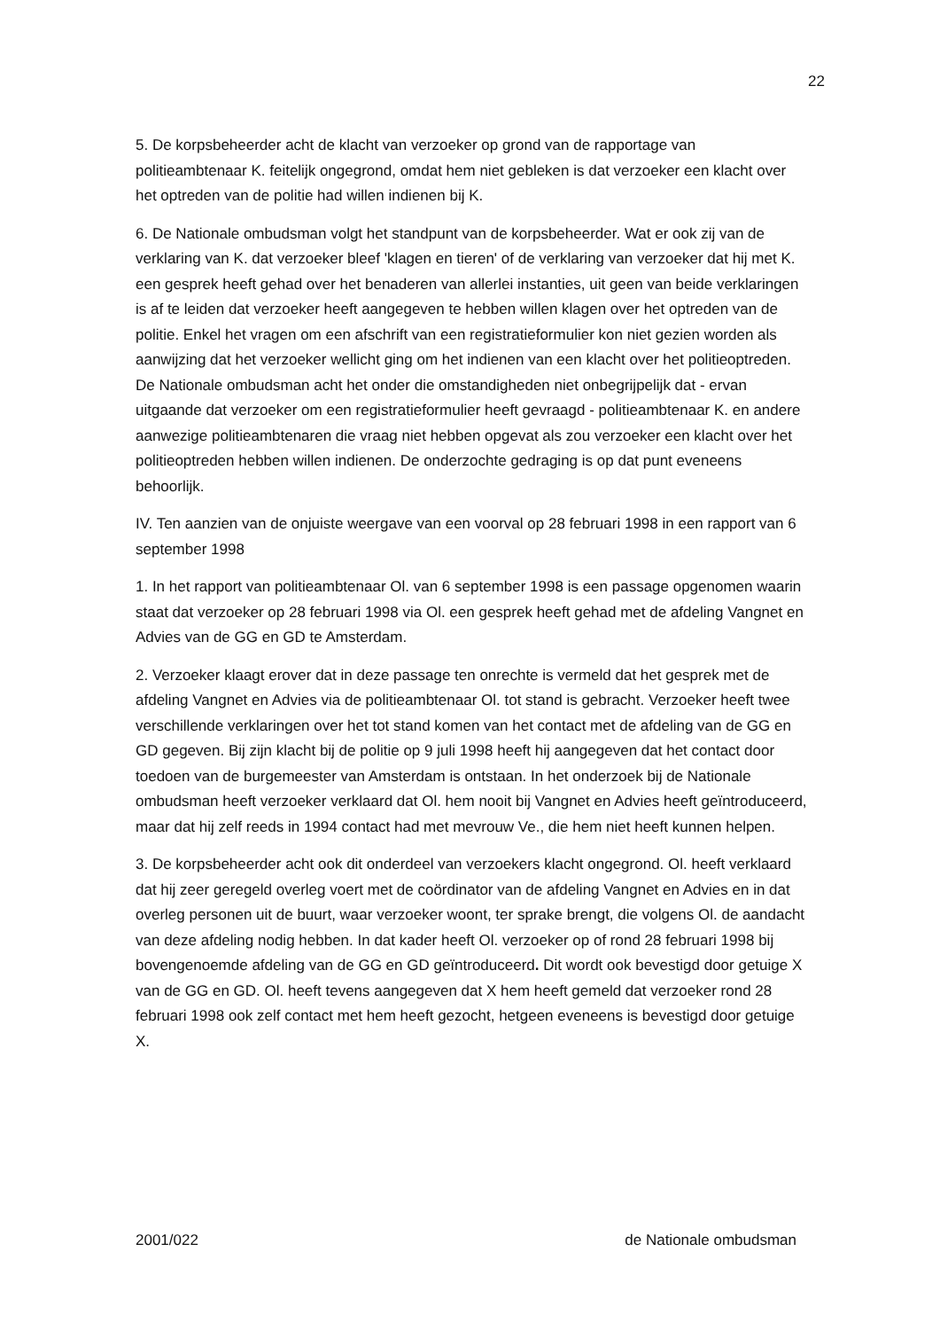22
5. De korpsbeheerder acht de klacht van verzoeker op grond van de rapportage van politieambtenaar K. feitelijk ongegrond, omdat hem niet gebleken is dat verzoeker een klacht over het optreden van de politie had willen indienen bij K.
6. De Nationale ombudsman volgt het standpunt van de korpsbeheerder. Wat er ook zij van de verklaring van K. dat verzoeker bleef 'klagen en tieren' of de verklaring van verzoeker dat hij met K. een gesprek heeft gehad over het benaderen van allerlei instanties, uit geen van beide verklaringen is af te leiden dat verzoeker heeft aangegeven te hebben willen klagen over het optreden van de politie. Enkel het vragen om een afschrift van een registratieformulier kon niet gezien worden als aanwijzing dat het verzoeker wellicht ging om het indienen van een klacht over het politieoptreden. De Nationale ombudsman acht het onder die omstandigheden niet onbegrijpelijk dat - ervan uitgaande dat verzoeker om een registratieformulier heeft gevraagd - politieambtenaar K. en andere aanwezige politieambtenaren die vraag niet hebben opgevat als zou verzoeker een klacht over het politieoptreden hebben willen indienen. De onderzochte gedraging is op dat punt eveneens behoorlijk.
IV. Ten aanzien van de onjuiste weergave van een voorval op 28 februari 1998 in een rapport van 6 september 1998
1. In het rapport van politieambtenaar Ol. van 6 september 1998 is een passage opgenomen waarin staat dat verzoeker op 28 februari 1998 via Ol. een gesprek heeft gehad met de afdeling Vangnet en Advies van de GG en GD te Amsterdam.
2. Verzoeker klaagt erover dat in deze passage ten onrechte is vermeld dat het gesprek met de afdeling Vangnet en Advies via de politieambtenaar Ol. tot stand is gebracht. Verzoeker heeft twee verschillende verklaringen over het tot stand komen van het contact met de afdeling van de GG en GD gegeven. Bij zijn klacht bij de politie op 9 juli 1998 heeft hij aangegeven dat het contact door toedoen van de burgemeester van Amsterdam is ontstaan. In het onderzoek bij de Nationale ombudsman heeft verzoeker verklaard dat Ol. hem nooit bij Vangnet en Advies heeft geïntroduceerd, maar dat hij zelf reeds in 1994 contact had met mevrouw Ve., die hem niet heeft kunnen helpen.
3. De korpsbeheerder acht ook dit onderdeel van verzoekers klacht ongegrond. Ol. heeft verklaard dat hij zeer geregeld overleg voert met de coördinator van de afdeling Vangnet en Advies en in dat overleg personen uit de buurt, waar verzoeker woont, ter sprake brengt, die volgens Ol. de aandacht van deze afdeling nodig hebben. In dat kader heeft Ol. verzoeker op of rond 28 februari 1998 bij bovengenoemde afdeling van de GG en GD geïntroduceerd. Dit wordt ook bevestigd door getuige X van de GG en GD. Ol. heeft tevens aangegeven dat X hem heeft gemeld dat verzoeker rond 28 februari 1998 ook zelf contact met hem heeft gezocht, hetgeen eveneens is bevestigd door getuige X.
2001/022 de Nationale ombudsman